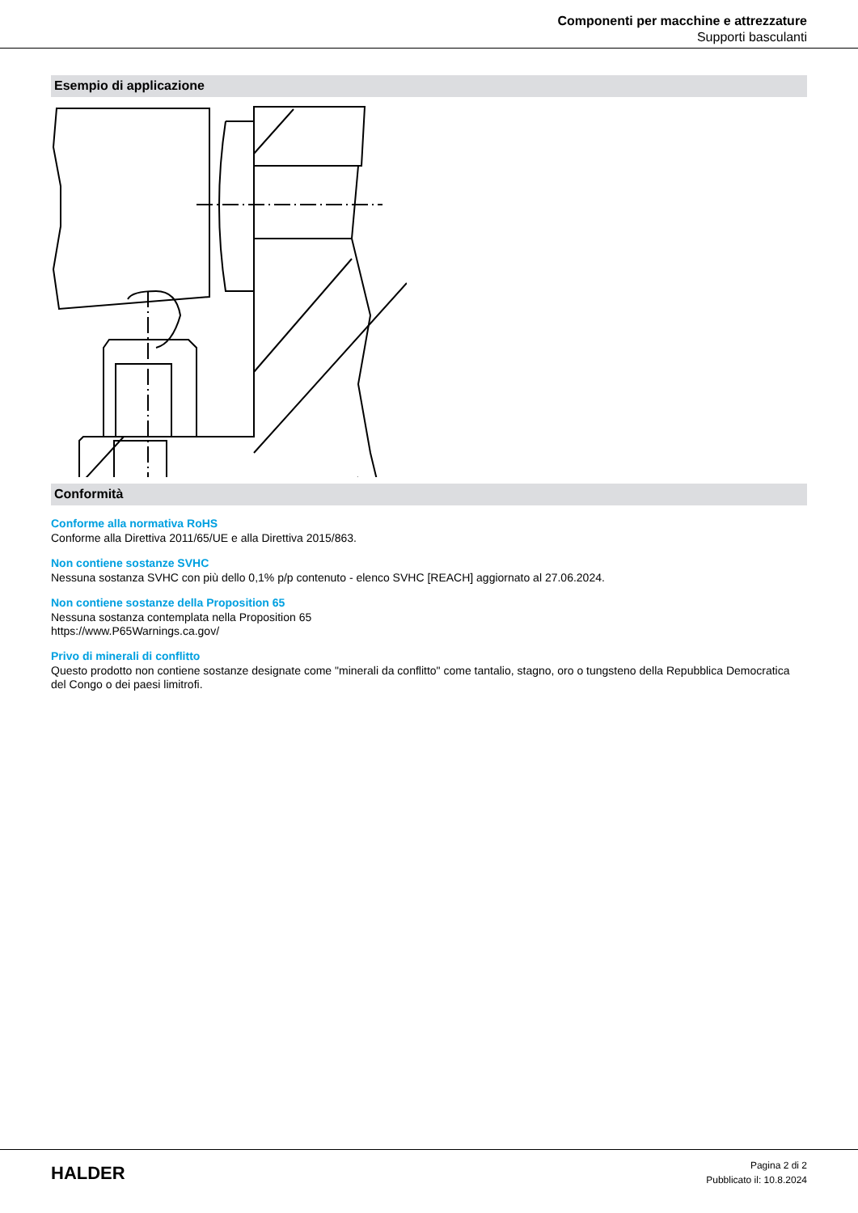Componenti per macchine e attrezzature
Supporti basculanti
Esempio di applicazione
Conformità
Conforme alla normativa RoHS
Conforme alla Direttiva 2011/65/UE e alla Direttiva 2015/863.
Non contiene sostanze SVHC
Nessuna sostanza SVHC con più dello 0,1% p/p contenuto - elenco SVHC [REACH] aggiornato al 27.06.2024.
Non contiene sostanze della Proposition 65
Nessuna sostanza contemplata nella Proposition 65
https://www.P65Warnings.ca.gov/
Privo di minerali di conflitto
Questo prodotto non contiene sostanze designate come "minerali da conflitto" come tantalio, stagno, oro o tungsteno della Repubblica Democratica del Congo o dei paesi limitrofi.
HALDER
Pagina 2 di 2
Pubblicato il: 10.8.2024